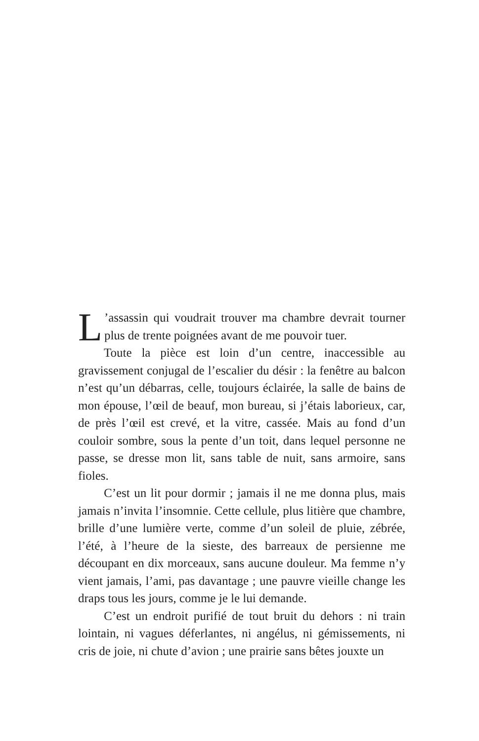L’assassin qui voudrait trouver ma chambre devrait tourner plus de trente poignées avant de me pouvoir tuer.
Toute la pièce est loin d’un centre, inaccessible au gravissement conjugal de l’escalier du désir : la fenêtre au balcon n’est qu’un débarras, celle, toujours éclairée, la salle de bains de mon épouse, l’œil de beauf, mon bureau, si j’étais laborieux, car, de près l’œil est crevé, et la vitre, cassée. Mais au fond d’un couloir sombre, sous la pente d’un toit, dans lequel personne ne passe, se dresse mon lit, sans table de nuit, sans armoire, sans fioles.
C’est un lit pour dormir ; jamais il ne me donna plus, mais jamais n’invita l’insomnie. Cette cellule, plus litière que chambre, brille d’une lumière verte, comme d’un soleil de pluie, zébrée, l’été, à l’heure de la sieste, des barreaux de persienne me découpant en dix morceaux, sans aucune douleur. Ma femme n’y vient jamais, l’ami, pas davantage ; une pauvre vieille change les draps tous les jours, comme je le lui demande.
C’est un endroit purifié de tout bruit du dehors : ni train lointain, ni vagues déferlantes, ni angélus, ni gémissements, ni cris de joie, ni chute d’avion ; une prairie sans bêtes jouxte un